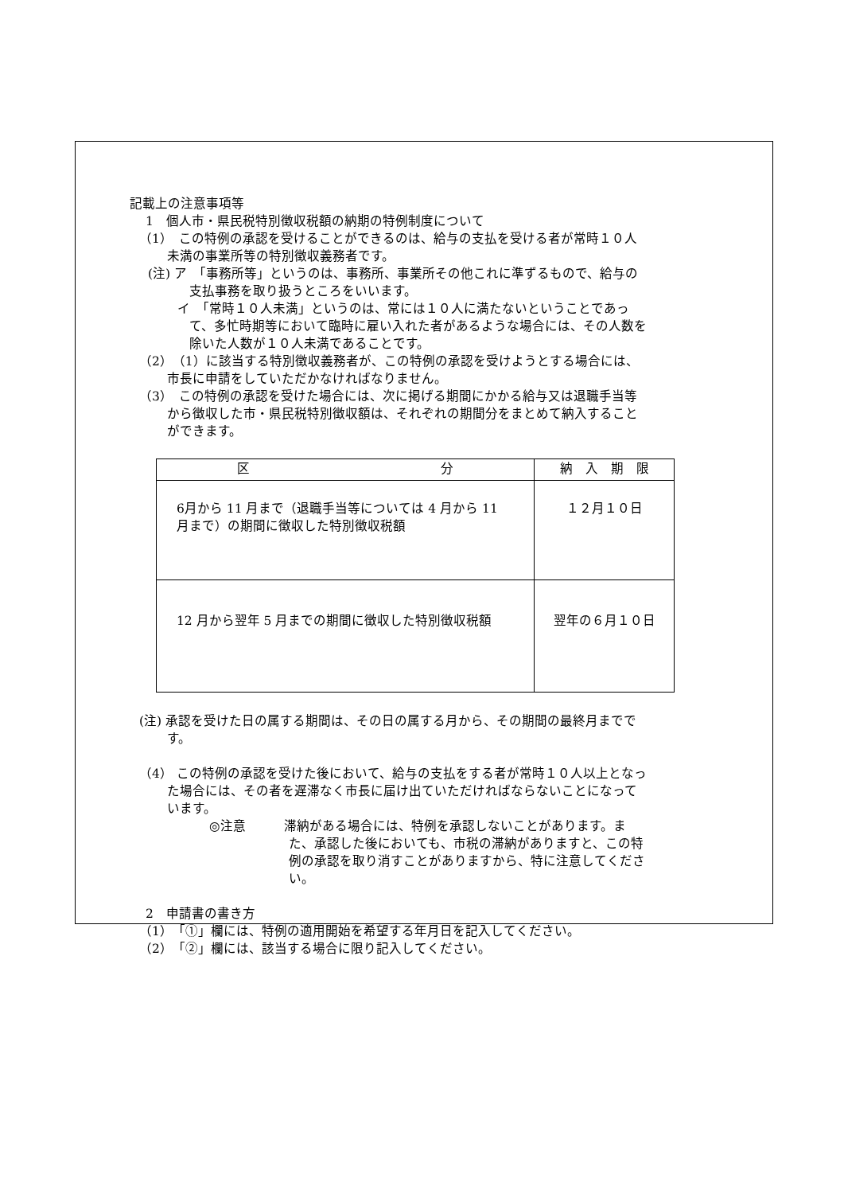記載上の注意事項等
1　個人市・県民税特別徴収税額の納期の特例制度について
（1）　この特例の承認を受けることができるのは、給与の支払を受ける者が常時１０人未満の事業所等の特別徴収義務者です。
(注) ア　「事務所等」というのは、事務所、事業所その他これに準ずるもので、給与の支払事務を取り扱うところをいいます。
　　 イ　「常時１０人未満」というのは、常には１０人に満たないということであって、多忙時期等において臨時に雇い入れた者があるような場合には、その人数を除いた人数が１０人未満であることです。
（2）　（1）に該当する特別徴収義務者が、この特例の承認を受けようとする場合には、市長に申請をしていただかなければなりません。
（3）　この特例の承認を受けた場合には、次に掲げる期間にかかる給与又は退職手当等から徴収した市・県民税特別徴収額は、それぞれの期間分をまとめて納入することができます。
| 区 分 | 納 入 期 限 |
| --- | --- |
| 6月から 11 月まで（退職手当等については 4 月から 11 月まで）の期間に徴収した特別徴収税額 | １２月１０日 |
| 12 月から翌年 5 月までの期間に徴収した特別徴収税額 | 翌年の６月１０日 |
(注) 承認を受けた日の属する期間は、その日の属する月から、その期間の最終月までです。
（4） この特例の承認を受けた後において、給与の支払をする者が常時１０人以上となった場合には、その者を遅滞なく市長に届け出ていただければならないことになっています。
◎注意　　　滞納がある場合には、特例を承認しないことがあります。また、承認した後においても、市税の滞納がありますと、この特例の承認を取り消すことがありますから、特に注意してください。
2　申請書の書き方
（1）　「①」欄には、特例の適用開始を希望する年月日を記入してください。
（2）　「②」欄には、該当する場合に限り記入してください。